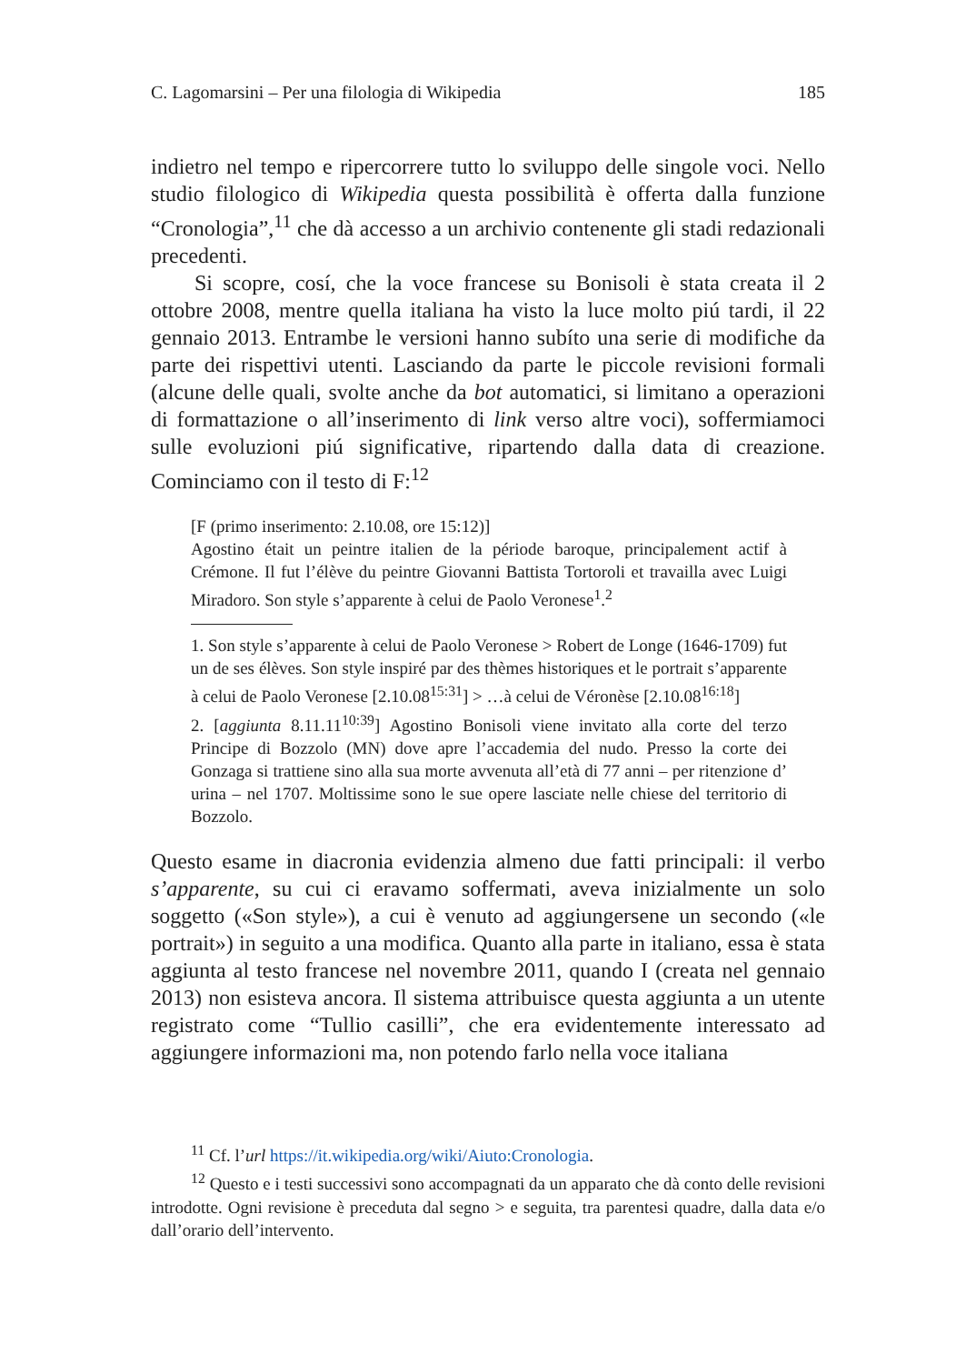C. Lagomarsini – Per una filologia di Wikipedia 185
indietro nel tempo e ripercorrere tutto lo sviluppo delle singole voci. Nello studio filologico di Wikipedia questa possibilità è offerta dalla funzione “Cronologia”,<sup>11</sup> che dà accesso a un archivio contenente gli stadi redazionali precedenti.
Si scopre, cosí, che la voce francese su Bonisoli è stata creata il 2 ottobre 2008, mentre quella italiana ha visto la luce molto piú tardi, il 22 gennaio 2013. Entrambe le versioni hanno subíto una serie di modifiche da parte dei rispettivi utenti. Lasciando da parte le piccole revisioni formali (alcune delle quali, svolte anche da bot automatici, si limitano a operazioni di formattazione o all’inserimento di link verso altre voci), soffermiamoci sulle evoluzioni piú significative, ripartendo dalla data di creazione. Cominciamo con il testo di F:<sup>12</sup>
[F (primo inserimento: 2.10.08, ore 15:12)]
Agostino était un peintre italien de la période baroque, principalement actif à Crémone. Il fut l’élève du peintre Giovanni Battista Tortoroli et travailla avec Luigi Miradoro. Son style s’apparente à celui de Paolo Veronese<sup>1</sup>.<sup>2</sup>
1. Son style s’apparente à celui de Paolo Veronese > Robert de Longe (1646-1709) fut un de ses élèves. Son style inspiré par des thèmes historiques et le portrait s’apparente à celui de Paolo Veronese [2.10.08<sup>15:31</sup>] > …à celui de Véronèse [2.10.08<sup>16:18</sup>]
2. [aggiunta 8.11.11<sup>10:39</sup>] Agostino Bonisoli viene invitato alla corte del terzo Principe di Bozzolo (MN) dove apre l’accademia del nudo. Presso la corte dei Gonzaga si trattiene sino alla sua morte avvenuta all’età di 77 anni – per ritenzione d’ urina – nel 1707. Moltissime sono le sue opere lasciate nelle chiese del territorio di Bozzolo.
Questo esame in diacronia evidenzia almeno due fatti principali: il verbo s’apparente, su cui ci eravamo soffermati, aveva inizialmente un solo soggetto («Son style»), a cui è venuto ad aggiungersene un secondo («le portrait») in seguito a una modifica. Quanto alla parte in italiano, essa è stata aggiunta al testo francese nel novembre 2011, quando I (creata nel gennaio 2013) non esisteva ancora. Il sistema attribuisce questa aggiunta a un utente registrato come “Tullio casilli”, che era evidentemente interessato ad aggiungere informazioni ma, non potendo farlo nella voce italiana
<sup>11</sup> Cf. l’url https://it.wikipedia.org/wiki/Aiuto:Cronologia.
<sup>12</sup> Questo e i testi successivi sono accompagnati da un apparato che dà conto delle revisioni introdotte. Ogni revisione è preceduta dal segno > e seguita, tra parentesi quadre, dalla data e/o dall’orario dell’intervento.